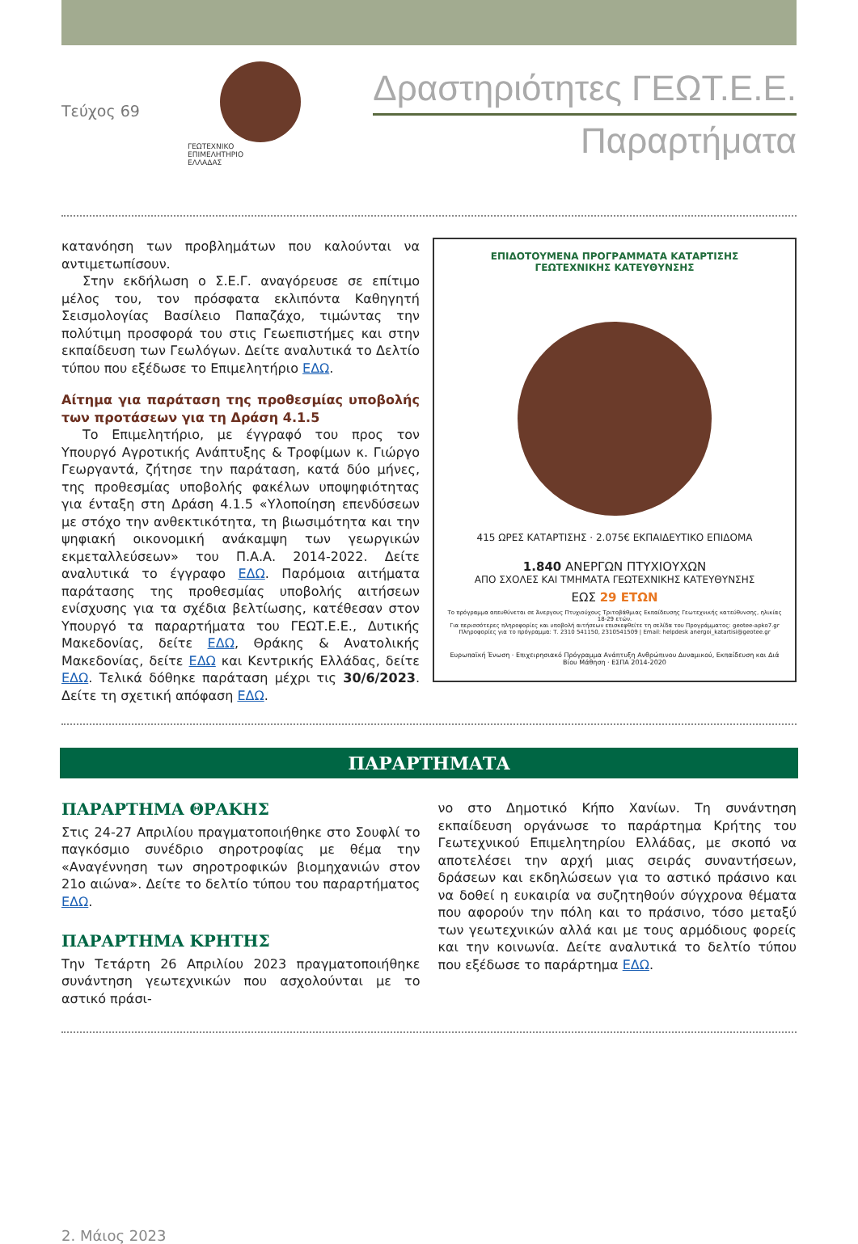Τεύχος 69
ΓΕΩΤΕΧΝΙΚΟ
ΕΠΙΜΕΛΗΤΗΡΙΟ
ΕΛΛΑΔΑΣ
Δραστηριότητες ΓΕΩΤ.Ε.Ε.
Παραρτήματα
κατανόηση των προβλημάτων που καλούνται να αντιμετωπίσουν.
Στην εκδήλωση ο Σ.Ε.Γ. αναγόρευσε σε επίτιμο μέλος του, τον πρόσφατα εκλιπόντα Καθηγητή Σεισμολογίας Βασίλειο Παπαζάχο, τιμώντας την πολύτιμη προσφορά του στις Γεωεπιστήμες και στην εκπαίδευση των Γεωλόγων. Δείτε αναλυτικά το Δελτίο τύπου που εξέδωσε το Επιμελητήριο ΕΔΩ.
Αίτημα για παράταση της προθεσμίας υποβολής των προτάσεων για τη Δράση 4.1.5
Το Επιμελητήριο, με έγγραφό του προς τον Υπουργό Αγροτικής Ανάπτυξης & Τροφίμων κ. Γιώργο Γεωργαντά, ζήτησε την παράταση, κατά δύο μήνες, της προθεσμίας υποβολής φακέλων υποψηφιότητας για ένταξη στη Δράση 4.1.5 «Υλοποίηση επενδύσεων με στόχο την ανθεκτικότητα, τη βιωσιμότητα και την ψηφιακή οικονομική ανάκαμψη των γεωργικών εκμεταλλεύσεων» του Π.Α.Α. 2014-2022. Δείτε αναλυτικά το έγγραφο ΕΔΩ. Παρόμοια αιτήματα παράτασης της προθεσμίας υποβολής αιτήσεων ενίσχυσης για τα σχέδια βελτίωσης, κατέθεσαν στον Υπουργό τα παραρτήματα του ΓΕΩΤ.Ε.Ε., Δυτικής Μακεδονίας, δείτε ΕΔΩ, Θράκης & Ανατολικής Μακεδονίας, δείτε ΕΔΩ και Κεντρικής Ελλάδας, δείτε ΕΔΩ. Τελικά δόθηκε παράταση μέχρι τις 30/6/2023. Δείτε τη σχετική απόφαση ΕΔΩ.
ΕΠΙΔΟΤΟΥΜΕΝΑ ΠΡΟΓΡΑΜΜΑΤΑ ΚΑΤΑΡΤΙΣΗΣ
ΓΕΩΤΕΧΝΙΚΗΣ ΚΑΤΕΥΘΥΝΣΗΣ
415 ΩΡΕΣ ΚΑΤΑΡΤΙΣΗΣ · 2.075€ ΕΚΠΑΙΔΕΥΤΙΚΟ ΕΠΙΔΟΜΑ
1.840 ΑΝΕΡΓΩΝ ΠΤΥΧΙΟΥΧΩΝ
ΑΠΟ ΣΧΟΛΕΣ ΚΑΙ ΤΜΗΜΑΤΑ ΓΕΩΤΕΧΝΙΚΗΣ ΚΑΤΕΥΘΥΝΣΗΣ
ΕΩΣ 29 ΕΤΩΝ
Το πρόγραμμα απευθύνεται σε Άνεργους Πτυχιούχους Τριτοβάθμιας Εκπαίδευσης Γεωτεχνικής κατεύθυνσης, ηλικίας 18-29 ετών.
Για περισσότερες πληροφορίες και υποβολή αιτήσεων επισκεφθείτε τη σελίδα του Προγράμματος: geotee-apko7.gr
Πληροφορίες για το πρόγραμμα: Τ. 2310 541150, 2310541509 | Email: helpdesk anergoi_katartisi@geotee.gr
Ευρωπαϊκή Ένωση · Επιχειρησιακό Πρόγραμμα Ανάπτυξη Ανθρώπινου Δυναμικού, Εκπαίδευση και Διά Βίου Μάθηση · ΕΣΠΑ 2014-2020
ΠΑΡΑΡΤΗΜΑΤΑ
ΠΑΡΑΡΤΗΜΑ ΘΡΑΚΗΣ
Στις 24-27 Απριλίου πραγματοποιήθηκε στο Σουφλί το παγκόσμιο συνέδριο σηροτροφίας με θέμα την «Αναγέννηση των σηροτροφικών βιομηχανιών στον 21ο αιώνα». Δείτε το δελτίο τύπου του παραρτήματος ΕΔΩ.
ΠΑΡΑΡΤΗΜΑ ΚΡΗΤΗΣ
Την Τετάρτη 26 Απριλίου 2023 πραγματοποιήθηκε συνάντηση γεωτεχνικών που ασχολούνται με το αστικό πράσι-
νο στο Δημοτικό Κήπο Χανίων. Τη συνάντηση εκπαίδευση οργάνωσε το παράρτημα Κρήτης του Γεωτεχνικού Επιμελητηρίου Ελλάδας, με σκοπό να αποτελέσει την αρχή μιας σειράς συναντήσεων, δράσεων και εκδηλώσεων για το αστικό πράσινο και να δοθεί η ευκαιρία να συζητηθούν σύγχρονα θέματα που αφορούν την πόλη και το πράσινο, τόσο μεταξύ των γεωτεχνικών αλλά και με τους αρμόδιους φορείς και την κοινωνία. Δείτε αναλυτικά το δελτίο τύπου που εξέδωσε το παράρτημα ΕΔΩ.
2. Μάιος 2023